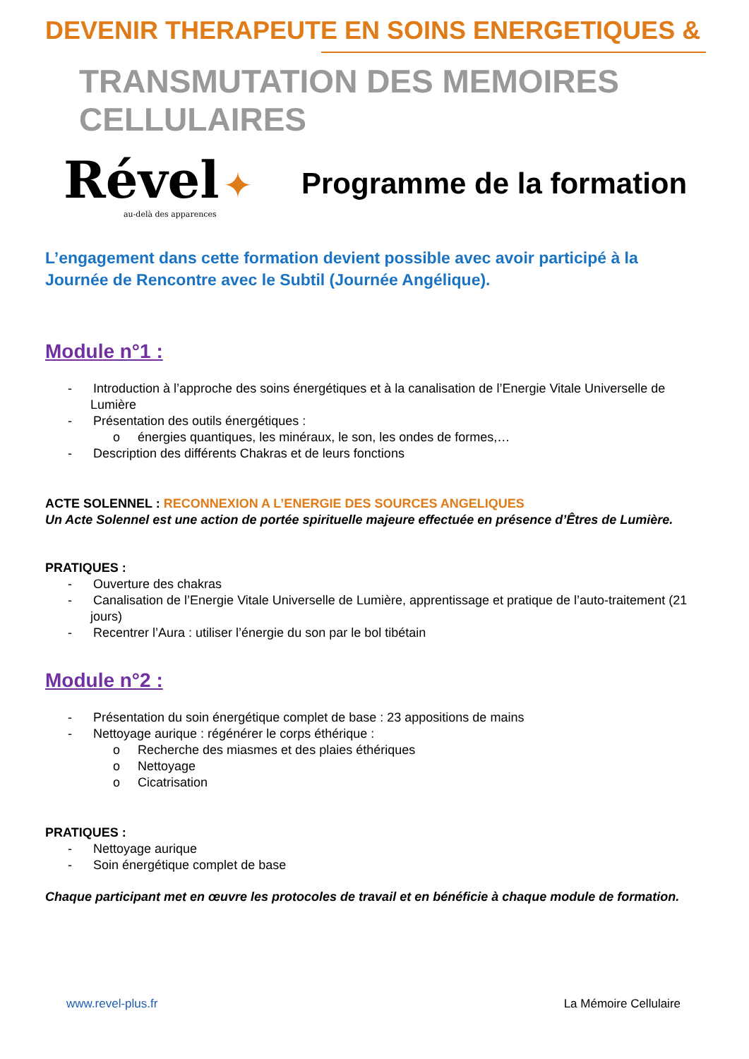DEVENIR THERAPEUTE EN SOINS ENERGETIQUES &
TRANSMUTATION DES MEMOIRES CELLULAIRES
Rével ✦
au-delà des apparences
Programme de la formation
L’engagement dans cette formation devient possible avec avoir participé à la Journée de Rencontre avec le Subtil (Journée Angélique).
Module n°1 :
- Introduction à l’approche des soins énergétiques et à la canalisation de l’Energie Vitale Universelle de Lumière
- Présentation des outils énergétiques :
o énergies quantiques, les minéraux, le son, les ondes de formes,…
- Description des différents Chakras et de leurs fonctions
ACTE SOLENNEL : RECONNEXION A L’ENERGIE DES SOURCES ANGELIQUES
Un Acte Solennel est une action de portée spirituelle majeure effectuée en présence d’Êtres de Lumière.
PRATIQUES :
- Ouverture des chakras
- Canalisation de l’Energie Vitale Universelle de Lumière, apprentissage et pratique de l’auto-traitement (21 jours)
- Recentrer l’Aura : utiliser l’énergie du son par le bol tibétain
Module n°2 :
- Présentation du soin énergétique complet de base : 23 appositions de mains
- Nettoyage aurique : régénérer le corps éthérique :
o Recherche des miasmes et des plaies éthériques
o Nettoyage
o Cicatrisation
PRATIQUES :
- Nettoyage aurique
- Soin énergétique complet de base
Chaque participant met en œuvre les protocoles de travail et en bénéficie à chaque module de formation.
www.revel-plus.fr La Mémoire Cellulaire